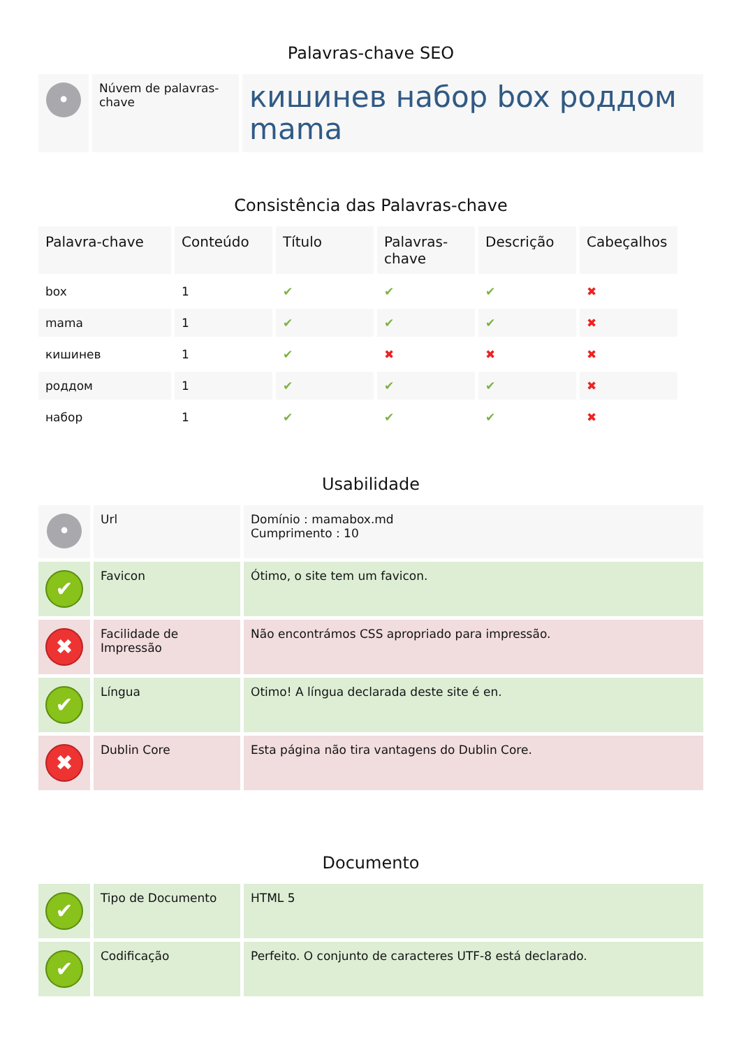Palavras-chave SEO
| • | Núvem de palavras-chave | кишинев набор box роддом mama |
Consistência das Palavras-chave
| Palavra-chave | Conteúdo | Título | Palavras-chave | Descrição | Cabeçalhos |
| --- | --- | --- | --- | --- | --- |
| box | 1 | ✔ | ✔ | ✔ | ✖ |
| mama | 1 | ✔ | ✔ | ✔ | ✖ |
| кишинев | 1 | ✔ | ✖ | ✖ | ✖ |
| роддом | 1 | ✔ | ✔ | ✔ | ✖ |
| набор | 1 | ✔ | ✔ | ✔ | ✖ |
Usabilidade
| • | Url | Domínio : mamabox.md Cumprimento : 10 |
| ✔ | Favicon | Ótimo, o site tem um favicon. |
| ✖ | Facilidade de Impressão | Não encontrámos CSS apropriado para impressão. |
| ✔ | Língua | Otimo! A língua declarada deste site é en. |
| ✖ | Dublin Core | Esta página não tira vantagens do Dublin Core. |
Documento
| ✔ | Tipo de Documento | HTML 5 |
| ✔ | Codificação | Perfeito. O conjunto de caracteres UTF-8 está declarado. |